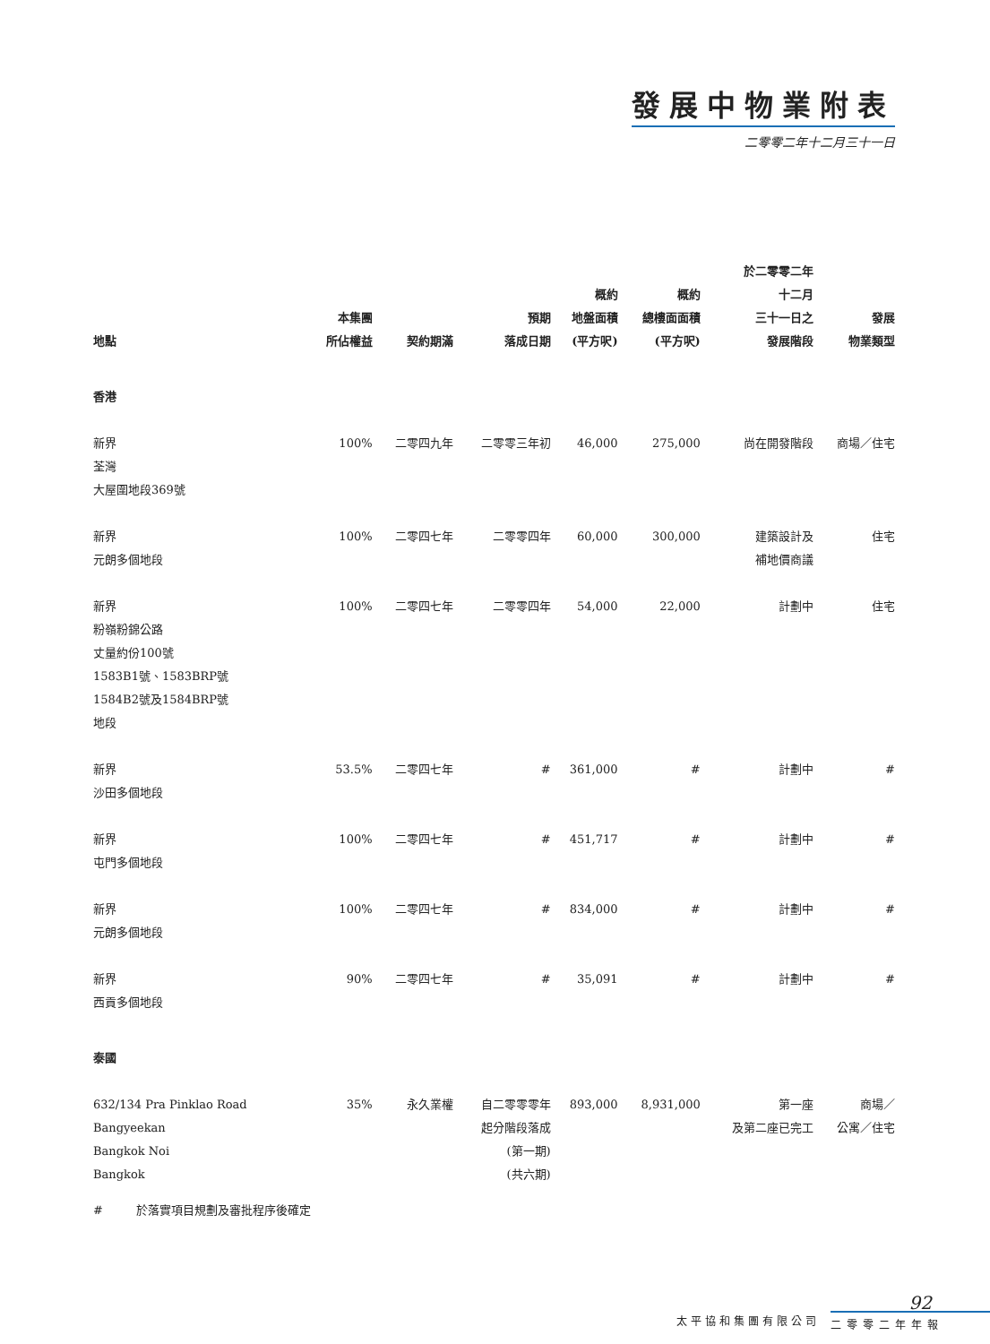發展中物業附表
二零零二年十二月三十一日
| 地點 | 本集團 所佔權益 | 契約期滿 | 預期 落成日期 | 概約 地盤面積 (平方呎) | 概約 總樓面面積 (平方呎) | 於二零零二年 十二月 三十一日之 發展階段 | 發展 物業類型 |
| --- | --- | --- | --- | --- | --- | --- | --- |
| 香港 | | | | | | | |
| 新界 荃灣 大屋圍地段369號 | 100% | 二零四九年 | 二零零三年初 | 46,000 | 275,000 | 尚在開發階段 | 商場／住宅 |
| 新界 元朗多個地段 | 100% | 二零四七年 | 二零零四年 | 60,000 | 300,000 | 建築設計及 補地價商議 | 住宅 |
| 新界 粉嶺粉錦公路 丈量約份100號 1583B1號、1583BRP號 1584B2號及1584BRP號 地段 | 100% | 二零四七年 | 二零零四年 | 54,000 | 22,000 | 計劃中 | 住宅 |
| 新界 沙田多個地段 | 53.5% | 二零四七年 | # | 361,000 | # | 計劃中 | # |
| 新界 屯門多個地段 | 100% | 二零四七年 | # | 451,717 | # | 計劃中 | # |
| 新界 元朗多個地段 | 100% | 二零四七年 | # | 834,000 | # | 計劃中 | # |
| 新界 西貢多個地段 | 90% | 二零四七年 | # | 35,091 | # | 計劃中 | # |
| 泰國 | | | | | | | |
| 632/134 Pra Pinklao Road Bangyeekan Bangkok Noi Bangkok | 35% | 永久業權 | 自二零零零年 起分階段落成 (第一期) (共六期) | 893,000 | 8,931,000 | 第一座 及第二座已完工 | 商場／ 公寓／住宅 |
# 於落實項目規劃及審批程序後確定
92
太平協和集團有限公司 二零零二年年報